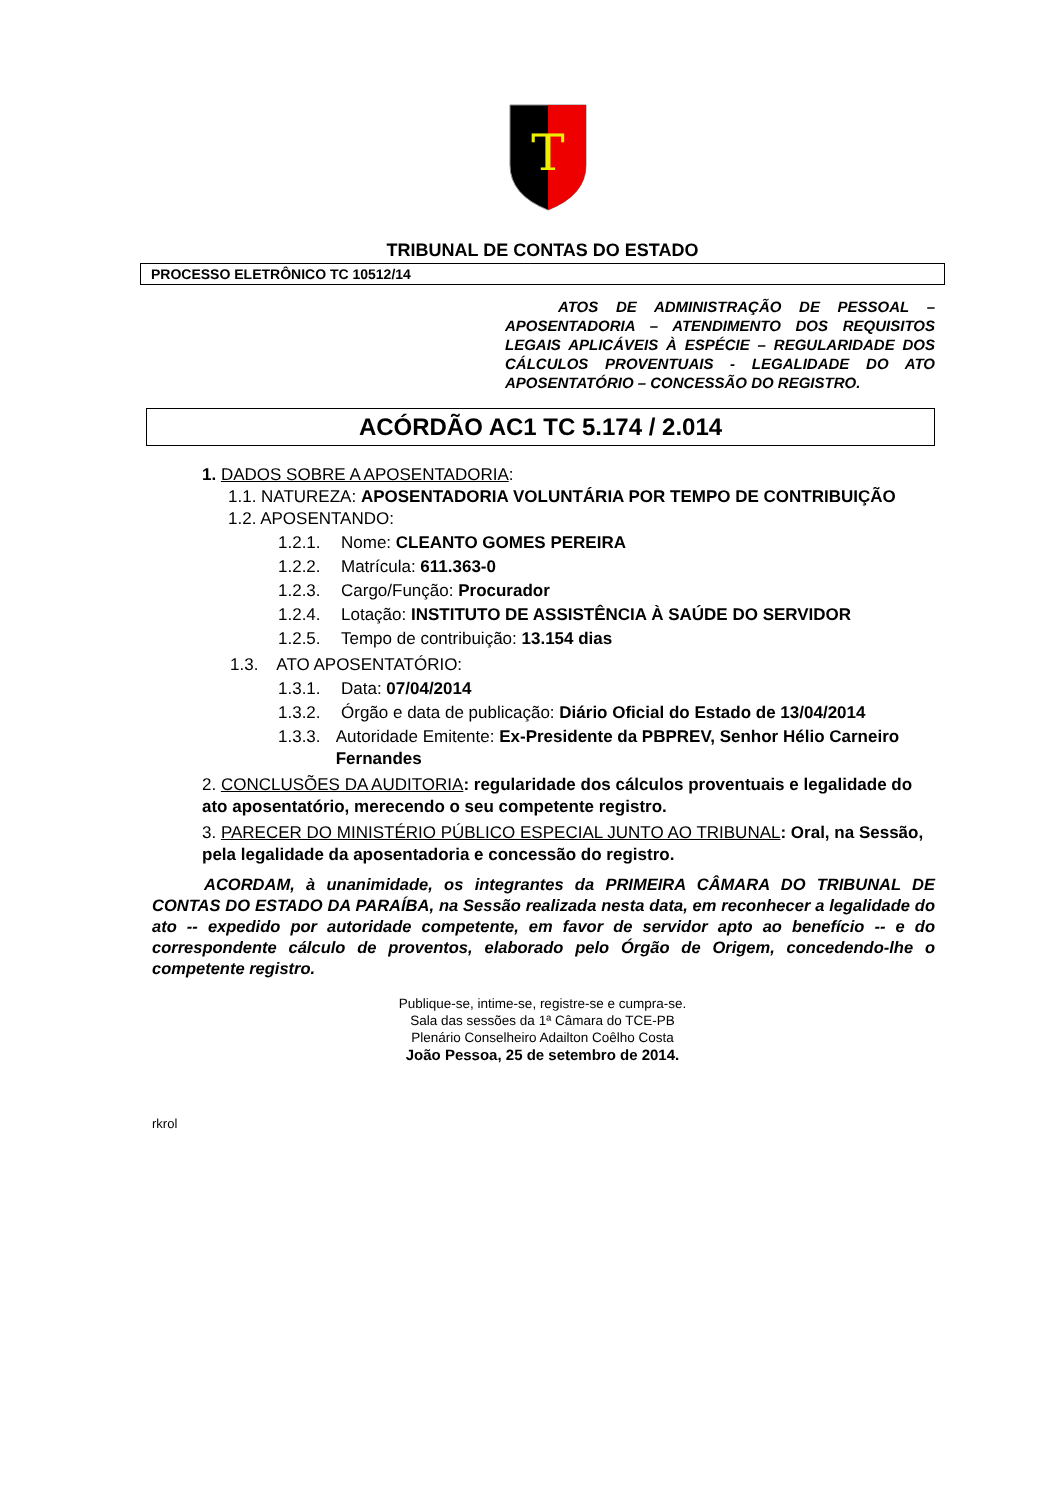T
TRIBUNAL DE CONTAS DO ESTADO
PROCESSO ELETRÔNICO TC 10512/14
ATOS DE ADMINISTRAÇÃO DE PESSOAL – APOSENTADORIA – ATENDIMENTO DOS REQUISITOS LEGAIS APLICÁVEIS À ESPÉCIE – REGULARIDADE DOS CÁLCULOS PROVENTUAIS - LEGALIDADE DO ATO APOSENTATÓRIO – CONCESSÃO DO REGISTRO.
ACÓRDÃO AC1 TC 5.174 / 2.014
1. DADOS SOBRE A APOSENTADORIA:
1.1. NATUREZA: APOSENTADORIA VOLUNTÁRIA POR TEMPO DE CONTRIBUIÇÃO
1.2. APOSENTANDO:
1.2.1. Nome: CLEANTO GOMES PEREIRA
1.2.2. Matrícula: 611.363-0
1.2.3. Cargo/Função: Procurador
1.2.4. Lotação: INSTITUTO DE ASSISTÊNCIA À SAÚDE DO SERVIDOR
1.2.5. Tempo de contribuição: 13.154 dias
1.3. ATO APOSENTATÓRIO:
1.3.1. Data: 07/04/2014
1.3.2. Órgão e data de publicação: Diário Oficial do Estado de 13/04/2014
1.3.3. Autoridade Emitente: Ex-Presidente da PBPREV, Senhor Hélio Carneiro Fernandes
2. CONCLUSÕES DA AUDITORIA: regularidade dos cálculos proventuais e legalidade do ato aposentatório, merecendo o seu competente registro.
3. PARECER DO MINISTÉRIO PÚBLICO ESPECIAL JUNTO AO TRIBUNAL: Oral, na Sessão, pela legalidade da aposentadoria e concessão do registro.
ACORDAM, à unanimidade, os integrantes da PRIMEIRA CÂMARA DO TRIBUNAL DE CONTAS DO ESTADO DA PARAÍBA, na Sessão realizada nesta data, em reconhecer a legalidade do ato -- expedido por autoridade competente, em favor de servidor apto ao benefício -- e do correspondente cálculo de proventos, elaborado pelo Órgão de Origem, concedendo-lhe o competente registro.
Publique-se, intime-se, registre-se e cumpra-se.
Sala das sessões da 1ª Câmara do TCE-PB
Plenário Conselheiro Adailton Coêlho Costa
João Pessoa, 25 de setembro de 2014.
rkrol